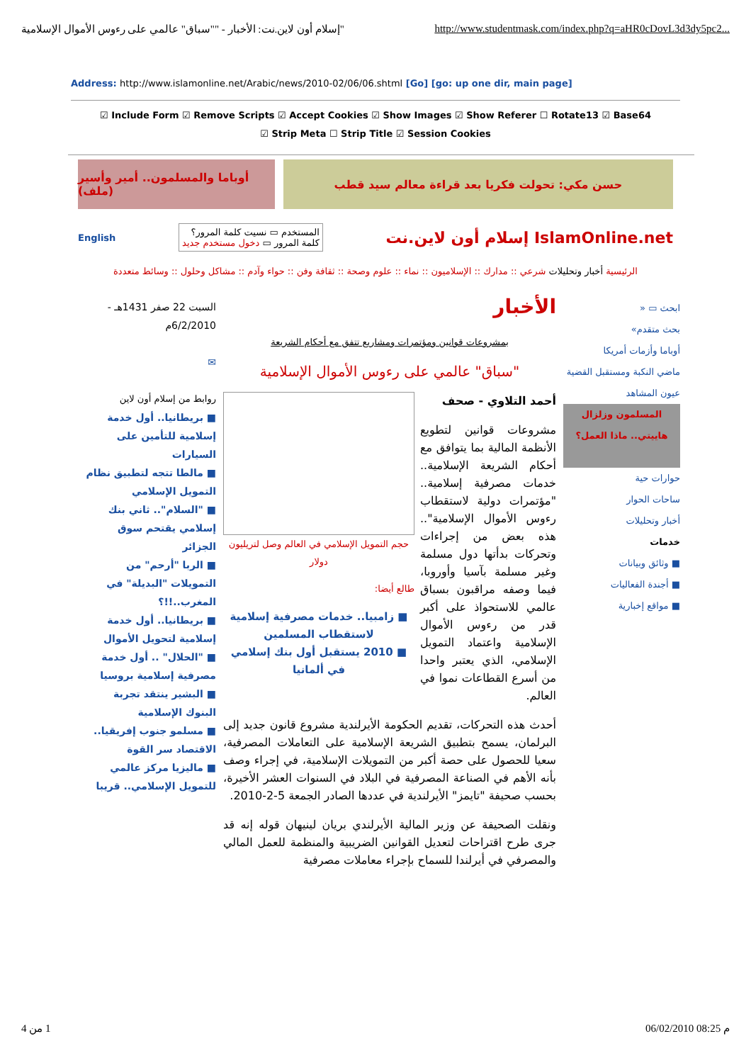"إسلام أون لاين.نت: الأخبار - ""سباق" عالمي على رءوس الأموال الإسلامية http://www.studentmask.com/index.php?q=aHR0cDovL3d3dy5pc2...
Address: http://www.islamonline.net/Arabic/news/2010-02/06/06.shtml [Go] [go: up one dir, main page]
☑ Include Form ☑ Remove Scripts ☑ Accept Cookies ☑ Show Images ☑ Show Referer ☐ Rotate13 ☑ Base64
☑ Strip Meta ☐ Strip Title ☑ Session Cookies
أوباما والمسلمون.. أمير وأسير (ملف)
حسن مكي: تحولت فكريا بعد قراءة معالم سيد قطب
English المستخدم ▭ نسيت كلمة المرور؟
كلمة المرور ▭ دخول مستخدم جديد إسلام أون لاين.نت IslamOnline.net
الرئيسية أخبار وتحليلات شرعي :: مدارك :: الإسلاميون :: نماء :: علوم وصحة :: ثقافة وفن :: حواء وآدم :: مشاكل وحلول :: وسائط متعددة
ابحث ▭ «
بحث متقدم»
أوباما وأزمات أمريكا
ماضي النكبة ومستقبل القضية
عيون المشاهد
المسلمون وزلزال هاييتي.. ماذا العمل؟
حوارات حية
ساحات الحوار
أخبار وتحليلات
خدمات
■ وثائق وبيانات
■ أجندة الفعاليات
■ مواقع إخبارية
الأخبار
بمشروعات قوانين ومؤتمرات ومشاريع تتفق مع أحكام الشريعة
"سباق" عالمي على رءوس الأموال الإسلامية
أحمد التلاوي - صحف
حجم التمويل الإسلامي في العالم وصل لتريليون دولار
طالع أيضا:
■ زامبيا.. خدمات مصرفية إسلامية لاستقطاب المسلمين
■ 2010 يستقبل أول بنك إسلامي في ألمانيا
مشروعات قوانين لتطويع الأنظمة المالية بما يتوافق مع أحكام الشريعة الإسلامية.. خدمات مصرفية إسلامية.. "مؤتمرات دولية لاستقطاب رءوس الأموال الإسلامية".. هذه بعض من إجراءات وتحركات بدأتها دول مسلمة وغير مسلمة بآسيا وأوروبا، فيما وصفه مراقبون بسباق عالمي للاستحواذ على أكبر قدر من رءوس الأموال الإسلامية واعتماد التمويل الإسلامي، الذي يعتبر واحدا من أسرع القطاعات نموا في العالم.
أحدث هذه التحركات، تقديم الحكومة الأيرلندية مشروع قانون جديد إلى البرلمان، يسمح بتطبيق الشريعة الإسلامية على التعاملات المصرفية، سعيا للحصول على حصة أكبر من التمويلات الإسلامية، في إجراء وصف بأنه الأهم في الصناعة المصرفية في البلاد في السنوات العشر الأخيرة، بحسب صحيفة "تايمز" الأيرلندية في عددها الصادر الجمعة 5-2-2010.
ونقلت الصحيفة عن وزير المالية الأيرلندي بريان لينيهان قوله إنه قد جرى طرح اقتراحات لتعديل القوانين الضريبية والمنظمة للعمل المالي والمصرفي في أيرلندا للسماح بإجراء معاملات مصرفية
السبت 22 صفر 1431هـ - 6/2/2010م
✉
روابط من إسلام أون لاين
■ بريطانيا.. أول خدمة إسلامية للتأمين على السيارات
■ مالطا تتجه لتطبيق نظام التمويل الإسلامي
■ "السلام".. ثاني بنك إسلامي يقتحم سوق الجزائر
■ الربا "أرحم" من التمويلات "البديلة" في المغرب..!!؟
■ بريطانيا.. أول خدمة إسلامية لتحويل الأموال
■ "الحلال" .. أول خدمة مصرفية إسلامية بروسيا
■ البشير ينتقد تجربة البنوك الإسلامية
■ مسلمو جنوب إفريقيا.. الاقتصاد سر القوة
■ ماليزيا مركز عالمي للتمويل الإسلامي.. قريبا
1 من 4 06/02/2010 08:25 م